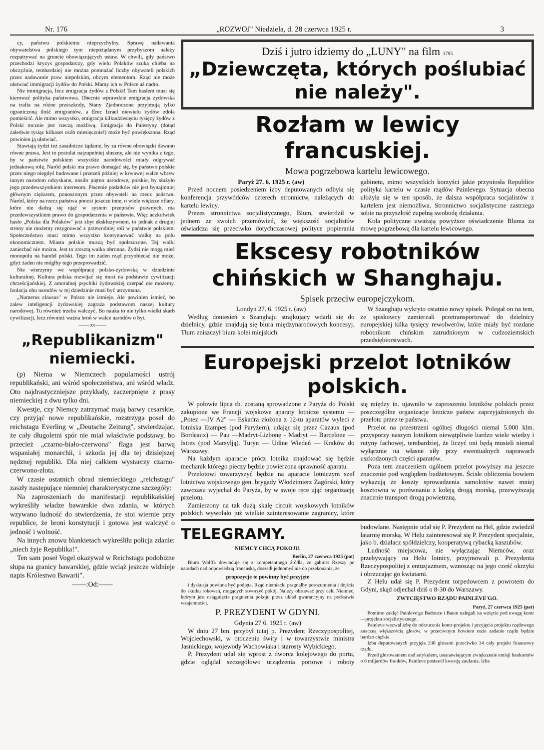Nr. 176 „ROZWOJ" Niedziela, d. 28 czerwca 1925 r. 3
cy, państwu polskiemu nieprzychylny. Sprawę nadawania obywatelstwa polskiego tym niepożądanym przybyszom należy rozpatrywać na gruncie obowiązujących ustaw. W chwili, gdy państwo przechodzi kryzys gospodarczy, gdy wielu Polaków szuka chleba na obczyźnie, tembardziej nie można pomnażać liczby obywateli polskich przez nadawanie praw niepolskim, obcym elementom. Rząd nie może ułatwiać immigracji żydów do Polski. Mamy ich w Polsce aż nadto.
Nie immigracja, lecz emigracja żydów z Polski! Tem hasłem musi się kierować polityka państwowa. Obecnie wprawdzie emigracja żydowska na trafia na różne przeszkody, Stany Zjednoczone przyjmują tylko ograniczoną ilość emigrantów, a Erec Izrael niewielu żydów zdoła pomieścić. Ale mimo wszystko, emigracja kilkudziesięciu tysięcy żydów z Polski rocznie jest rzeczą możliwą. Emigracja do Palestyny (dotąd zaledwie tysiąc kilkaset osób miesięcznie!) może być powiększona. Rząd powinien ją ułatwiać.
Stawiają żydzi też zasadnicze żądanie, by za równe obowiązki dawano równe prawa. Jest to postulat najzupełniej słuszny, ale nie wynika z tego, by w państwie polskiem wszystkie narodowości miały odgrywać jednakową rolę. Naród polski ma prawo domagać się, by państwo polskie przez niego niegdyś budowane i przezeń później w krwawej walce wbrew innym narodom odzyskane, nosiło piętno narodowe, polskie, by służyło jego przedewszystkiem interesom. Płacenie podatków nie jest bynajmniej głównym ciężarem, ponoszonym przez obywateli na rzecz państwa. Naród, który na rzecz państwa ponosi jeszcze inne, o wiele większe ofiary, które nie dadzą się ująć w system przepisów prawnych, ma przedewszystkiem prawo do gospodarzenia w państwie. Więc aczkolwiek hasło „Polska dla Polaków" jest zbyt ekskluzywnem, to jednak z drugiej strony nie możemy rezygnować z przewodniej roli w państwie polskiem. Społeczeństwo musi mimo wszystko kontynuować walkę na polu ekonomicznem. Miasta polskie muszą być spolszczone. Tej walki zaniechać nie można. Jest to zresztą walka obronna. Żydzi nie mogą mieć monopolu na handel polski. Tego im żaden rząd przyobiecać nie może, gdyż żaden nie mógłby tego przeprowadzić.
Nie wierzymy we współpracę polsko-żydowską w dziedzinie kulturalnej. Kultura polska rozwijać się musi na podstawie cywilizacji chrześcijańskiej. Z amoralnej psychiki żydowskiej czerpać nie możemy. Izolacja obu narodów w tej dziedzinie musi być utrzymana.
„Numerus clausus" w Polsce nie istnieje. Ale powinien istnieć, bo zalew inteligencji żydowskiej zagraża podstawom naszej kultury narodowej. Tu również trzeba walczyć. Bo nauka to nie tylko wielki skarb cywilizacji, lecz również ważna broń w walce narodów o byt.
——:o:——
„Republikanizm" niemiecki.
(p) Niema w Niemczech popularności ustrój republikański, ani wśród społeczeństwa, ani wśród władz. Oto najdrastyczniejsze przykłady, zaczerpnięte z prasy niemieckiej z dwu tylko dni.
Kwestje, czy Niemcy zatrzymać mają barwy cesarskie, czy przyjąć nowe republikańskie, rozstrzyga poseł do reichstagu Everling w „Deutsche Zeitung", stwierdzając, że cały długoletni spór nie miał właściwie podstawy, bo przecież „czarno-biało-czerwona" flaga jest barwą wspaniałej monarchii, i szkoda jej dla tej dzisiejszej nędznej republiki. Dla niej całkiem wystarczy czarno-czerwono-złota.
W czasie ostatnich obrad niemieckiego „reichstagu" zaszły następujące niemniej charakterystyczne szczegóły:
Na zaproszeniach do manifestacji republikańskiej wykreśliły władze bawarskie dwa zdania, w których wzywano ludność do stwierdzenia, że stoi wiernie przy republice, że broni konstytucji i gotowa jest walczyć o jedność i wolność.
Na innych znowu blankietach wykreśliła policja zdanie: „niech żyje Republika!".
Ten sam poseł Vogel okazywał w Reichstagu podobizne słupa na granicy bawarskiej, gdzie wciąż jeszcze widnieje napis Królestwo Bawarii".
——:Od:——
Dziś i jutro idziemy do „LUNY" na film 1795
„Dziewczęta, których poślubiać nie należy".
Rozłam w lewicy francuskiej.
Mowa pogrzebowa kartelu lewicowego.
Paryż 27. 6. 1925 r. (aw)
Przed nocnem posiedzeniem izby deputowanych odbyła się konferencja przywódców czterech stronnictw, należących do kartelu lewicy.
Prezes stronnictwa socjalistycznego, Blum, stwierdził w jednem ze swoich przemówień, że większość socjalistów oświadcza się przeciwko dotychczasowej polityce popierania gabinetu, mimo wszystkich korzyści jakie przyniosła Republice polityka kartelu w czasie rządów Painlevego. Sytuacja obecna ułożyła się w ten sposób, że dalsza współpraca socjalistów z kartelem jest niemożliwa. Stronnictwo socjalistyczne zastrzega sobie na przyszłość zupełną swobodę działania.
Koła polityczne uważają powyższe oświadczenie Bluma za mowę pogrzebową dla kartelu lewicowego.
Ekscesy robotników chińskich w Shanghaju.
Spisek przeciw europejczykom.
Londyn 27. 6. 1925 r. (aw)
Według doniesień z Szanghaju strajkujący wdarli się do dzielnicy, gdzie znajdują się biura międzynarodowych koncesyj. Tłum zniszczył biura kolei miejskich.
W Szanghaju wykryto ostatnio nowy spisek. Polegał on na tem, że spiskowcy zamierzali przetransportować do dzielnicy europejskiej kilka tysięcy rewolwerów, które miały być rozdane robotnikom chińskim zatrudnionym w cudzoziemskich przedsiębiorstwach.
Europejski przelot lotników polskich.
W połowie lipca rb. zostaną sprowadzone z Paryża do Polski zakupione we Francji wojskowe aparaty lotnicze systemu — „Potez —IV A2" — Eskadra złożona z 12-tu aparatów wyleci z lotniska Etampes (pod Paryżem), udając się przez Cazaux (pod Bordeaux) — Pau —Madryt-Lizbonę - Madryt — Barcelone — Istres (pod Marsylją). Turyn — Udine Wiedeń — Kraków do Warszawy.
Na każdym aparacie prócz lotnika znajdować się będzie mechanik którego pieczy będzie powierzona sprawność aparatu.
Przelotowi towarzyszyć będzie na aparacie lotniczym szef lotnictwa wojskowego gen. brygady Włodzimierz Zagórski, który zawczasu wyjechał do Paryża, by w swoje ręce ująć organizację przelotu.
Zamierzony na tak dużą skalę circuit wojskowych lotników polskich wywołało już wielkie zainteresowanie zagranicy, które się między in. ujawniło w zaproszeniu lotników polskich przez poszczególne organizacje lotnicze państw zaprzyjaźnionych do przelotu przez te państwa.
Przelot na przestrzeni ogólnej długości niemal 5.000 klm. przysporzy naszym lotnikom niewątpliwie bardzo wiele wiedzy i rutyny fachowej, tembardziej, że liczyć oni będą musieli niemal wyłącznie na własne siły przy ewentualnych naprawach uszkodzonych części aparatów.
Poza tem znaczeniem ogólnem przelot powyższy ma jeszcze znaczenie pod względem budżetowym. Ścisłe obliczenia bowiem wykazują że koszty sprowadzenia samolotów nawet mniej kosztowna w porównaniu z koleją drogą morską, przewyższają znacznie transport drogą powietrzną.
TELEGRAMY.
NIEMCY CHCĄ POKOJU.
Berlin, 27 czerwca 1925 (pat)
Biuro Wolffa dowiaduje się z kompetentnego źródła, że gabinet Rzeszy po naradach nad odpowiedzią francuską, doszedł jednomyślnie do przekonania, że
propozycje te powinny być przyjęte
i dyskusja powinna być podjęta. Rząd niemiecki pragnąłby porozumienia i dojścia do skutku rokowań, mogących stworzyć pokój. Należy obstawać przy celu Niemiec, którym jest osiągnięcie pragnienia pokoju przez układ gwarancyjny na podstawie wzajemności.
P. PREZYDENT W GDYNI.
Gdynia 27 6. 1925 r. (aw)
W dniu 27 bm. przybył tutaj p. Prezydent Rzeczypospolitej, Wojciechowski, w otoczeniu świty i w towarzystwie ministra Jasnickiego, wojewody Wachowiaka i starosty Wybickiego.
P. Prezydent udał się wprost z dworca kolejowego do portu, gdzie oglądał szczegółowo urządzenia portowe i roboty budowlane. Następnie udał się P. Prezydent na Hel, gdzie zwiedził latarnię morską. W Helu zainteresował się P. Prezydent specjalnie, jako b. działacz spółdzielczy, kooperatywą rybacką kaszubów.
Ludność miejscowa, nie wyłączając Niemców, oraz przebywający na Helu lotnicy, przyjmowali p. Prezydenta Rzeczypospolitej z entuzjazmem, wznosząc na jego cześć okrzyki i obrzucając go kwiatami.
Z Helu udał się P. Prezydent torpedowcem z powrotem do Gdyni, skąd odjechał dziś o 8-30 do Warszawy.
ZWYCIĘSTWO RZĄDU PAINLEVE'GO.
Paryż, 27 czerwca 1925 (pat)
Pomimo zaklęć Painleve'go Badouce i Baum nalegali na wzięcie pod uwagę kontr—projektu socjalistycznego.
Painleve wezwał izbę do odrzucenia kontr-projektu i przyjęcia projektu rządowego znaczną większością głosów, w przeciwnym bowiem razie zadanie rządu będzie bardzo ciężkie.
Izba deputowanych przyjęła 330 głosami przeciwko 34 cały projekt finansowy rządu.
Przed głosowaniem nad artykułem, ustanawiającym zwiększenie emisji banknotów o 6 miljardów franków, Painleve postawił kwestję zaufania. Izba